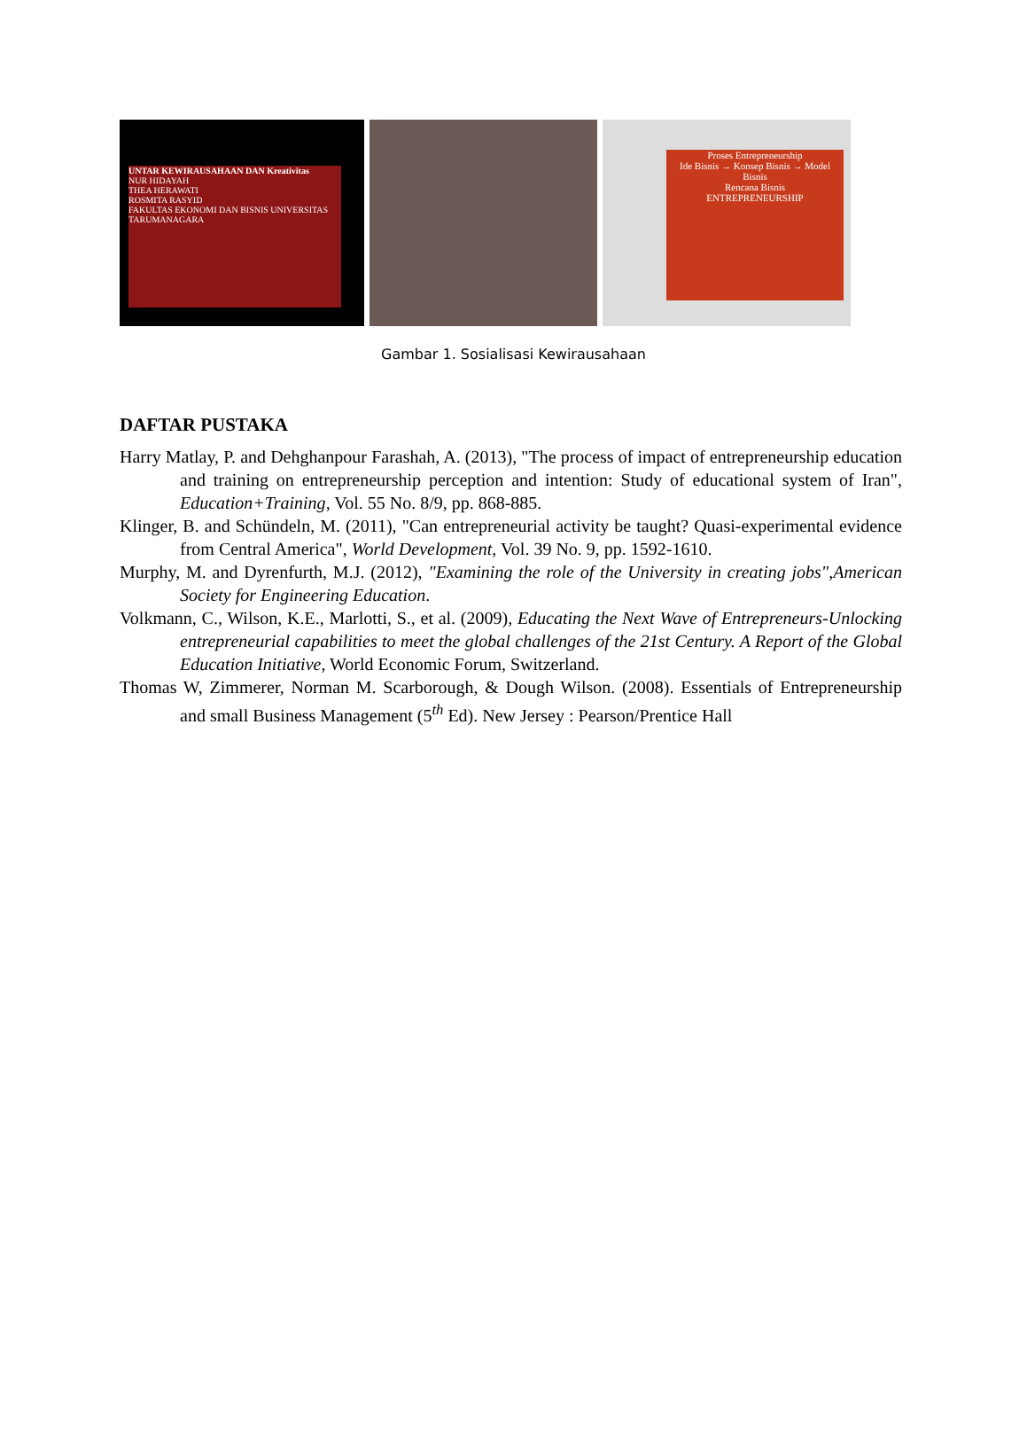UNTAR KEWIRAUSAHAAN DAN Kreativitas
NUR HIDAYAH
THEA HERAWATI
ROSMITA RASYID
FAKULTAS EKONOMI DAN BISNIS UNIVERSITAS TARUMANAGARA
Proses Entrepreneurship
Ide Bisnis → Konsep Bisnis → Model Bisnis
Rencana Bisnis
ENTREPRENEURSHIP
Gambar 1. Sosialisasi Kewirausahaan
DAFTAR PUSTAKA
Harry Matlay, P. and Dehghanpour Farashah, A. (2013), "The process of impact of entrepreneurship education and training on entrepreneurship perception and intention: Study of educational system of Iran", Education+Training, Vol. 55 No. 8/9, pp. 868-885.
Klinger, B. and Schündeln, M. (2011), "Can entrepreneurial activity be taught? Quasi-experimental evidence from Central America", World Development, Vol. 39 No. 9, pp. 1592-1610.
Murphy, M. and Dyrenfurth, M.J. (2012), "Examining the role of the University in creating jobs",American Society for Engineering Education.
Volkmann, C., Wilson, K.E., Marlotti, S., et al. (2009), Educating the Next Wave of Entrepreneurs-Unlocking entrepreneurial capabilities to meet the global challenges of the 21st Century. A Report of the Global Education Initiative, World Economic Forum, Switzerland.
Thomas W, Zimmerer, Norman M. Scarborough, & Dough Wilson. (2008). Essentials of Entrepreneurship and small Business Management (5<sup>th</sup> Ed). New Jersey : Pearson/Prentice Hall